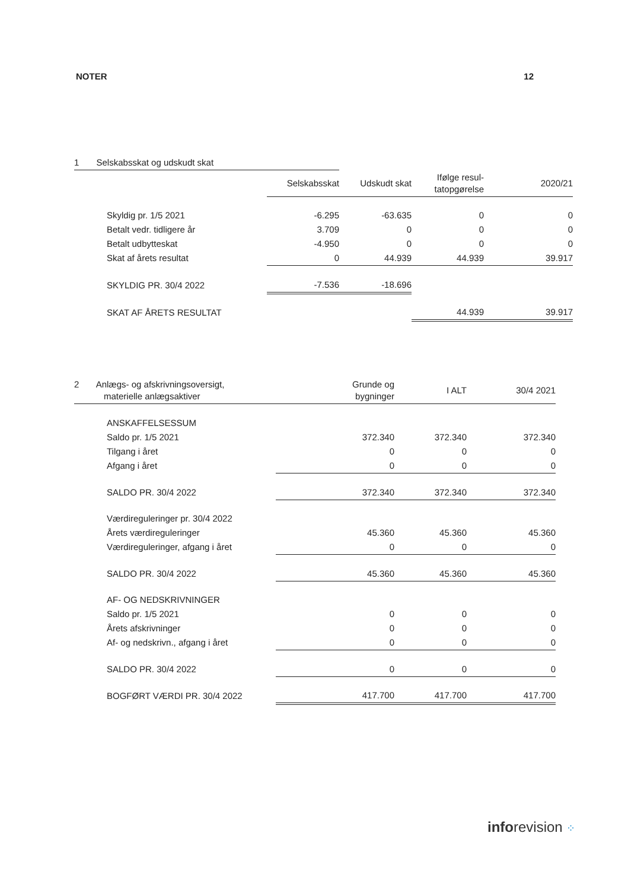NOTER 12
| 1 Selskabsskat og udskudt skat | | | | |
| --- | --- | --- | --- | --- |
| | Selskabsskat | Udskudt skat | Ifølge resul- tatopgørelse | 2020/21 |
| Skyldig pr. 1/5 2021 | -6.295 | -63.635 | 0 | 0 |
| Betalt vedr. tidligere år | 3.709 | 0 | 0 | 0 |
| Betalt udbytteskat | -4.950 | 0 | 0 | 0 |
| Skat af årets resultat | 0 | 44.939 | 44.939 | 39.917 |
| SKYLDIG PR. 30/4 2022 | -7.536 | -18.696 | | |
| SKAT AF ÅRETS RESULTAT | | | 44.939 | 39.917 |
| 2 Anlægs- og afskrivningsoversigt, materielle anlægsaktiver | Grunde og bygninger | I ALT | 30/4 2021 |
| --- | --- | --- | --- |
| ANSKAFFELSESSUM | | | |
| Saldo pr. 1/5 2021 | 372.340 | 372.340 | 372.340 |
| Tilgang i året | 0 | 0 | 0 |
| Afgang i året | 0 | 0 | 0 |
| SALDO PR. 30/4 2022 | 372.340 | 372.340 | 372.340 |
| Værdireguleringer pr. 30/4 2022 | | | |
| Årets værdireguleringer | 45.360 | 45.360 | 45.360 |
| Værdireguleringer, afgang i året | 0 | 0 | 0 |
| SALDO PR. 30/4 2022 | 45.360 | 45.360 | 45.360 |
| AF- OG NEDSKRIVNINGER | | | |
| Saldo pr. 1/5 2021 | 0 | 0 | 0 |
| Årets afskrivninger | 0 | 0 | 0 |
| Af- og nedskrivn., afgang i året | 0 | 0 | 0 |
| SALDO PR. 30/4 2022 | 0 | 0 | 0 |
| BOGFØRT VÆRDI PR. 30/4 2022 | 417.700 | 417.700 | 417.700 |
inforevision ⁘